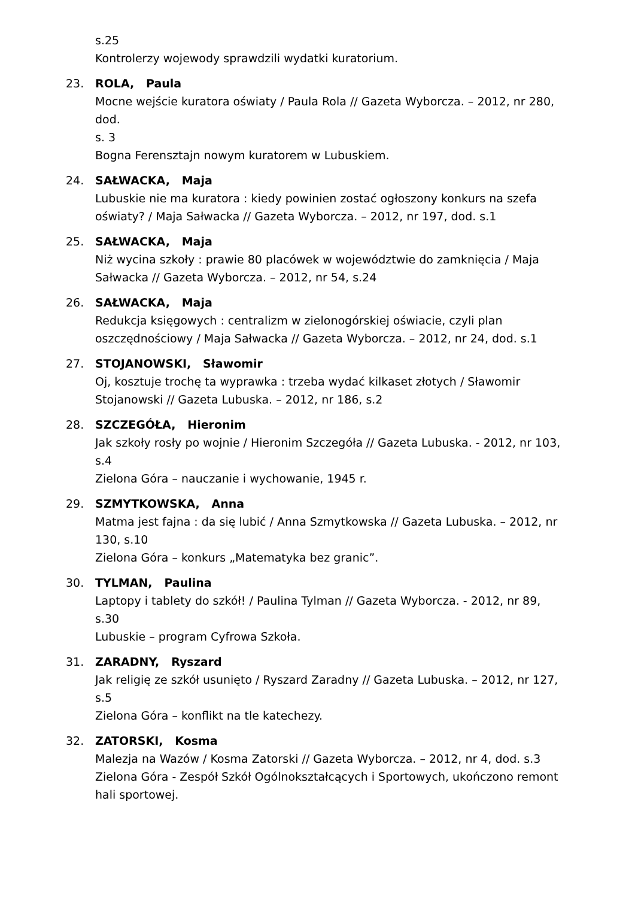s.25
Kontrolerzy wojewody sprawdzili wydatki kuratorium.
23. ROLA, Paula
Mocne wejście kuratora oświaty / Paula Rola // Gazeta Wyborcza. – 2012, nr 280, dod.
s. 3
Bogna Ferensztajn nowym kuratorem w Lubuskiem.
24. SAŁWACKA, Maja
Lubuskie nie ma kuratora : kiedy powinien zostać ogłoszony konkurs na szefa oświaty? / Maja Sałwacka // Gazeta Wyborcza. – 2012, nr 197, dod. s.1
25. SAŁWACKA, Maja
Niż wycina szkoły : prawie 80 placówek w województwie do zamknięcia / Maja Sałwacka // Gazeta Wyborcza. – 2012, nr 54, s.24
26. SAŁWACKA, Maja
Redukcja księgowych : centralizm w zielonogórskiej oświacie, czyli plan oszczędnościowy / Maja Sałwacka // Gazeta Wyborcza. – 2012, nr 24, dod. s.1
27. STOJANOWSKI, Sławomir
Oj, kosztuje trochę ta wyprawka : trzeba wydać kilkaset złotych / Sławomir Stojanowski // Gazeta Lubuska. – 2012, nr 186, s.2
28. SZCZEGÓŁA, Hieronim
Jak szkoły rosły po wojnie / Hieronim Szczegóła // Gazeta Lubuska. - 2012, nr 103, s.4
Zielona Góra – nauczanie i wychowanie, 1945 r.
29. SZMYTKOWSKA, Anna
Matma jest fajna : da się lubić / Anna Szmytkowska // Gazeta Lubuska. – 2012, nr 130, s.10
Zielona Góra – konkurs „Matematyka bez granic”.
30. TYLMAN, Paulina
Laptopy i tablety do szkół! / Paulina Tylman // Gazeta Wyborcza. - 2012, nr 89, s.30
Lubuskie – program Cyfrowa Szkoła.
31. ZARADNY, Ryszard
Jak religię ze szkół usunięto / Ryszard Zaradny // Gazeta Lubuska. – 2012, nr 127, s.5
Zielona Góra – konflikt na tle katechezy.
32. ZATORSKI, Kosma
Malezja na Wazów / Kosma Zatorski // Gazeta Wyborcza. – 2012, nr 4, dod. s.3
Zielona Góra - Zespół Szkół Ogólnokształcących i Sportowych, ukończono remont hali sportowej.